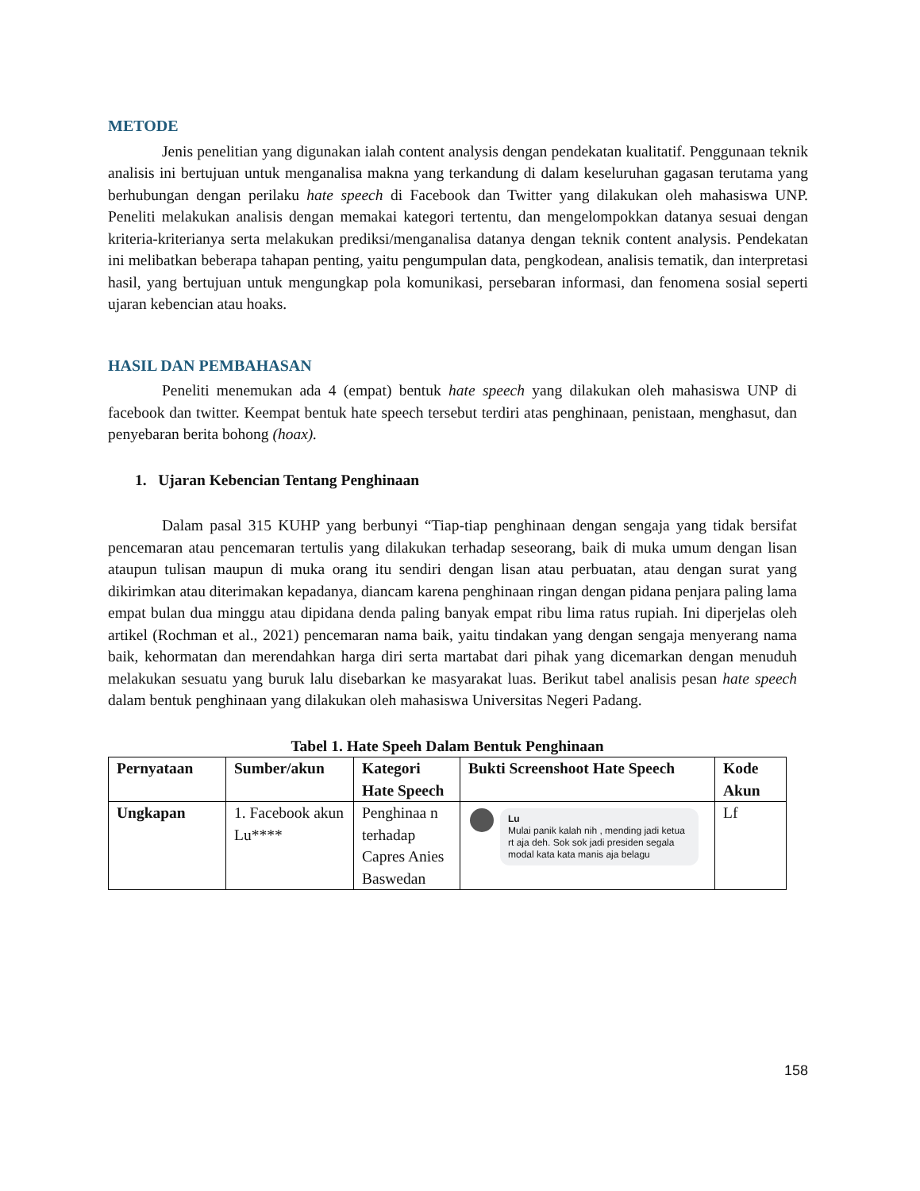METODE
Jenis penelitian yang digunakan ialah content analysis dengan pendekatan kualitatif. Penggunaan teknik analisis ini bertujuan untuk menganalisa makna yang terkandung di dalam keseluruhan gagasan terutama yang berhubungan dengan perilaku hate speech di Facebook dan Twitter yang dilakukan oleh mahasiswa UNP. Peneliti melakukan analisis dengan memakai kategori tertentu, dan mengelompokkan datanya sesuai dengan kriteria-kriterianya serta melakukan prediksi/menganalisa datanya dengan teknik content analysis. Pendekatan ini melibatkan beberapa tahapan penting, yaitu pengumpulan data, pengkodean, analisis tematik, dan interpretasi hasil, yang bertujuan untuk mengungkap pola komunikasi, persebaran informasi, dan fenomena sosial seperti ujaran kebencian atau hoaks.
HASIL DAN PEMBAHASAN
Peneliti menemukan ada 4 (empat) bentuk hate speech yang dilakukan oleh mahasiswa UNP di facebook dan twitter. Keempat bentuk hate speech tersebut terdiri atas penghinaan, penistaan, menghasut, dan penyebaran berita bohong (hoax).
1. Ujaran Kebencian Tentang Penghinaan
Dalam pasal 315 KUHP yang berbunyi “Tiap-tiap penghinaan dengan sengaja yang tidak bersifat pencemaran atau pencemaran tertulis yang dilakukan terhadap seseorang, baik di muka umum dengan lisan ataupun tulisan maupun di muka orang itu sendiri dengan lisan atau perbuatan, atau dengan surat yang dikirimkan atau diterimakan kepadanya, diancam karena penghinaan ringan dengan pidana penjara paling lama empat bulan dua minggu atau dipidana denda paling banyak empat ribu lima ratus rupiah. Ini diperjelas oleh artikel (Rochman et al., 2021) pencemaran nama baik, yaitu tindakan yang dengan sengaja menyerang nama baik, kehormatan dan merendahkan harga diri serta martabat dari pihak yang dicemarkan dengan menuduh melakukan sesuatu yang buruk lalu disebarkan ke masyarakat luas. Berikut tabel analisis pesan hate speech dalam bentuk penghinaan yang dilakukan oleh mahasiswa Universitas Negeri Padang.
Tabel 1. Hate Speeh Dalam Bentuk Penghinaan
| Pernyataan | Sumber/akun | Kategori Hate Speech | Bukti Screenshoot Hate Speech | Kode Akun |
| --- | --- | --- | --- | --- |
| Ungkapan | 1. Facebook akun Lu**** | Penghinaa n terhadap Capres Anies Baswedan | Lu Mulai panik kalah nih , mending jadi ketua rt aja deh. Sok sok jadi presiden segala modal kata kata manis aja belagu | Lf |
158